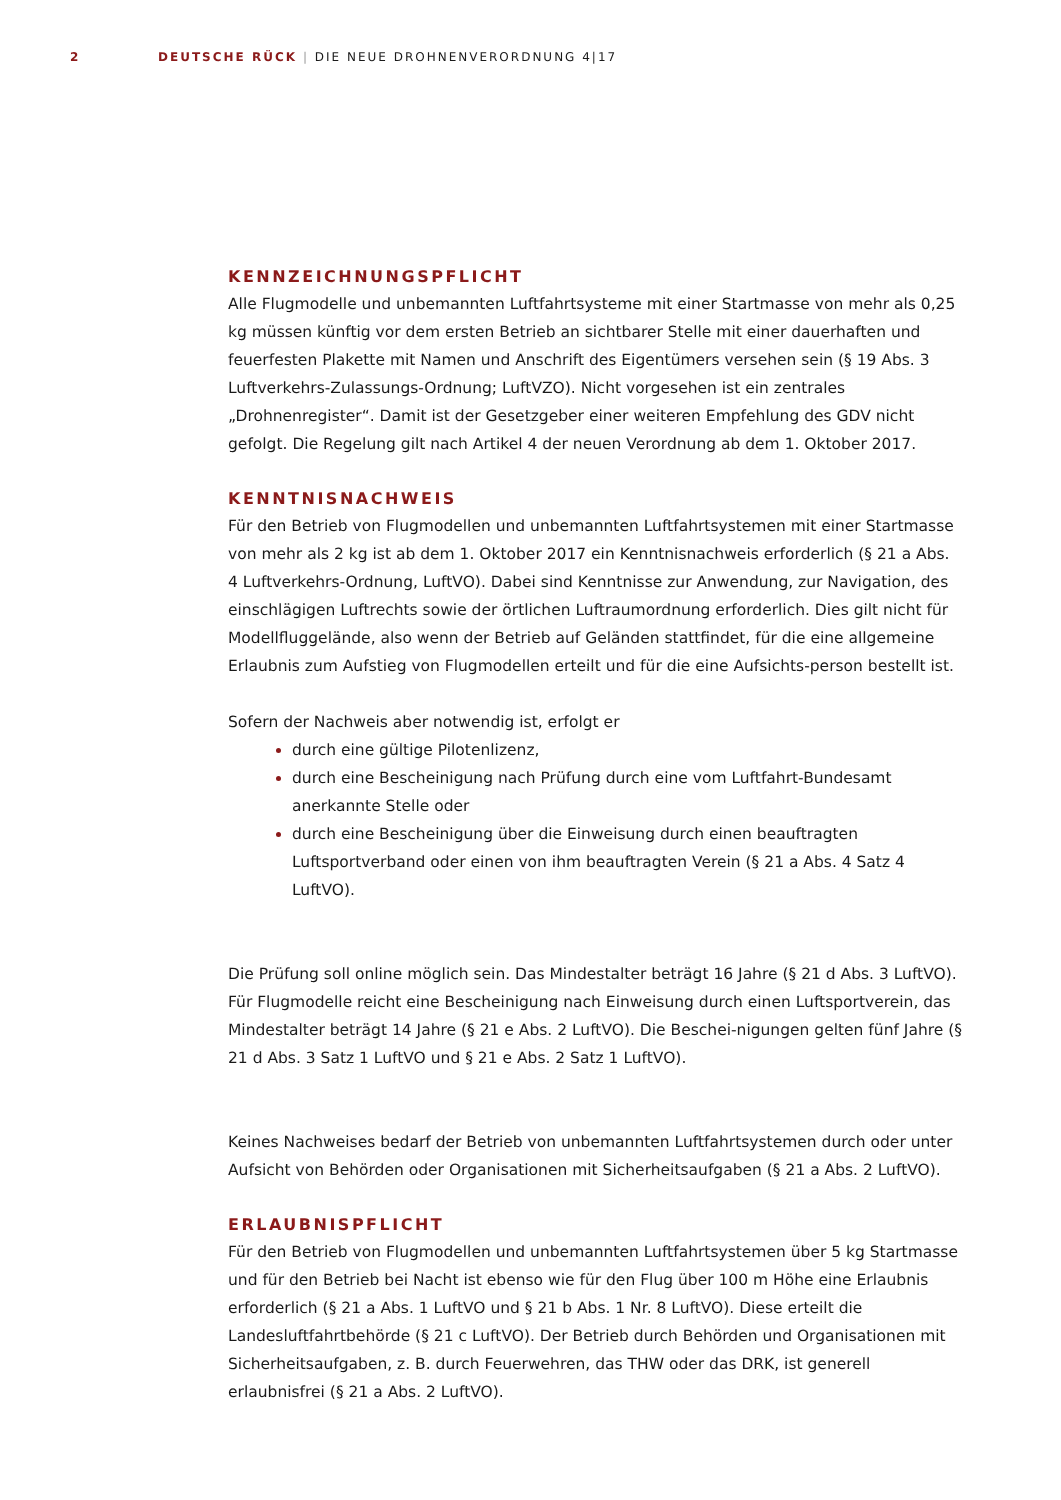2 DEUTSCHE RÜCK | DIE NEUE DROHNENVERORDNUNG 4|17
KENNZEICHNUNGSPFLICHT
Alle Flugmodelle und unbemannten Luftfahrtsysteme mit einer Startmasse von mehr als 0,25 kg müssen künftig vor dem ersten Betrieb an sichtbarer Stelle mit einer dauerhaften und feuerfesten Plakette mit Namen und Anschrift des Eigentümers versehen sein (§ 19 Abs. 3 Luftverkehrs-Zulassungs-Ordnung; LuftVZO). Nicht vorgesehen ist ein zentrales „Drohnenregister“. Damit ist der Gesetzgeber einer weiteren Empfehlung des GDV nicht gefolgt. Die Regelung gilt nach Artikel 4 der neuen Verordnung ab dem 1. Oktober 2017.
KENNTNISNACHWEIS
Für den Betrieb von Flugmodellen und unbemannten Luftfahrtsystemen mit einer Startmasse von mehr als 2 kg ist ab dem 1. Oktober 2017 ein Kenntnisnachweis erforderlich (§ 21 a Abs. 4 Luftverkehrs-Ordnung, LuftVO). Dabei sind Kenntnisse zur Anwendung, zur Navigation, des einschlägigen Luftrechts sowie der örtlichen Luftraumordnung erforderlich. Dies gilt nicht für Modellfluggelände, also wenn der Betrieb auf Geländen stattfindet, für die eine allgemeine Erlaubnis zum Aufstieg von Flugmodellen erteilt und für die eine Aufsichts-person bestellt ist.
Sofern der Nachweis aber notwendig ist, erfolgt er
durch eine gültige Pilotenlizenz,
durch eine Bescheinigung nach Prüfung durch eine vom Luftfahrt-Bundesamt anerkannte Stelle oder
durch eine Bescheinigung über die Einweisung durch einen beauftragten Luftsportverband oder einen von ihm beauftragten Verein (§ 21 a Abs. 4 Satz 4 LuftVO).
Die Prüfung soll online möglich sein. Das Mindestalter beträgt 16 Jahre (§ 21 d Abs. 3 LuftVO). Für Flugmodelle reicht eine Bescheinigung nach Einweisung durch einen Luftsportverein, das Mindestalter beträgt 14 Jahre (§ 21 e Abs. 2 LuftVO). Die Beschei-nigungen gelten fünf Jahre (§ 21 d Abs. 3 Satz 1 LuftVO und § 21 e Abs. 2 Satz 1 LuftVO).
Keines Nachweises bedarf der Betrieb von unbemannten Luftfahrtsystemen durch oder unter Aufsicht von Behörden oder Organisationen mit Sicherheitsaufgaben (§ 21 a Abs. 2 LuftVO).
ERLAUBNISPFLICHT
Für den Betrieb von Flugmodellen und unbemannten Luftfahrtsystemen über 5 kg Startmasse und für den Betrieb bei Nacht ist ebenso wie für den Flug über 100 m Höhe eine Erlaubnis erforderlich (§ 21 a Abs. 1 LuftVO und § 21 b Abs. 1 Nr. 8 LuftVO). Diese erteilt die Landesluftfahrtbehörde (§ 21 c LuftVO). Der Betrieb durch Behörden und Organisationen mit Sicherheitsaufgaben, z. B. durch Feuerwehren, das THW oder das DRK, ist generell erlaubnisfrei (§ 21 a Abs. 2 LuftVO).